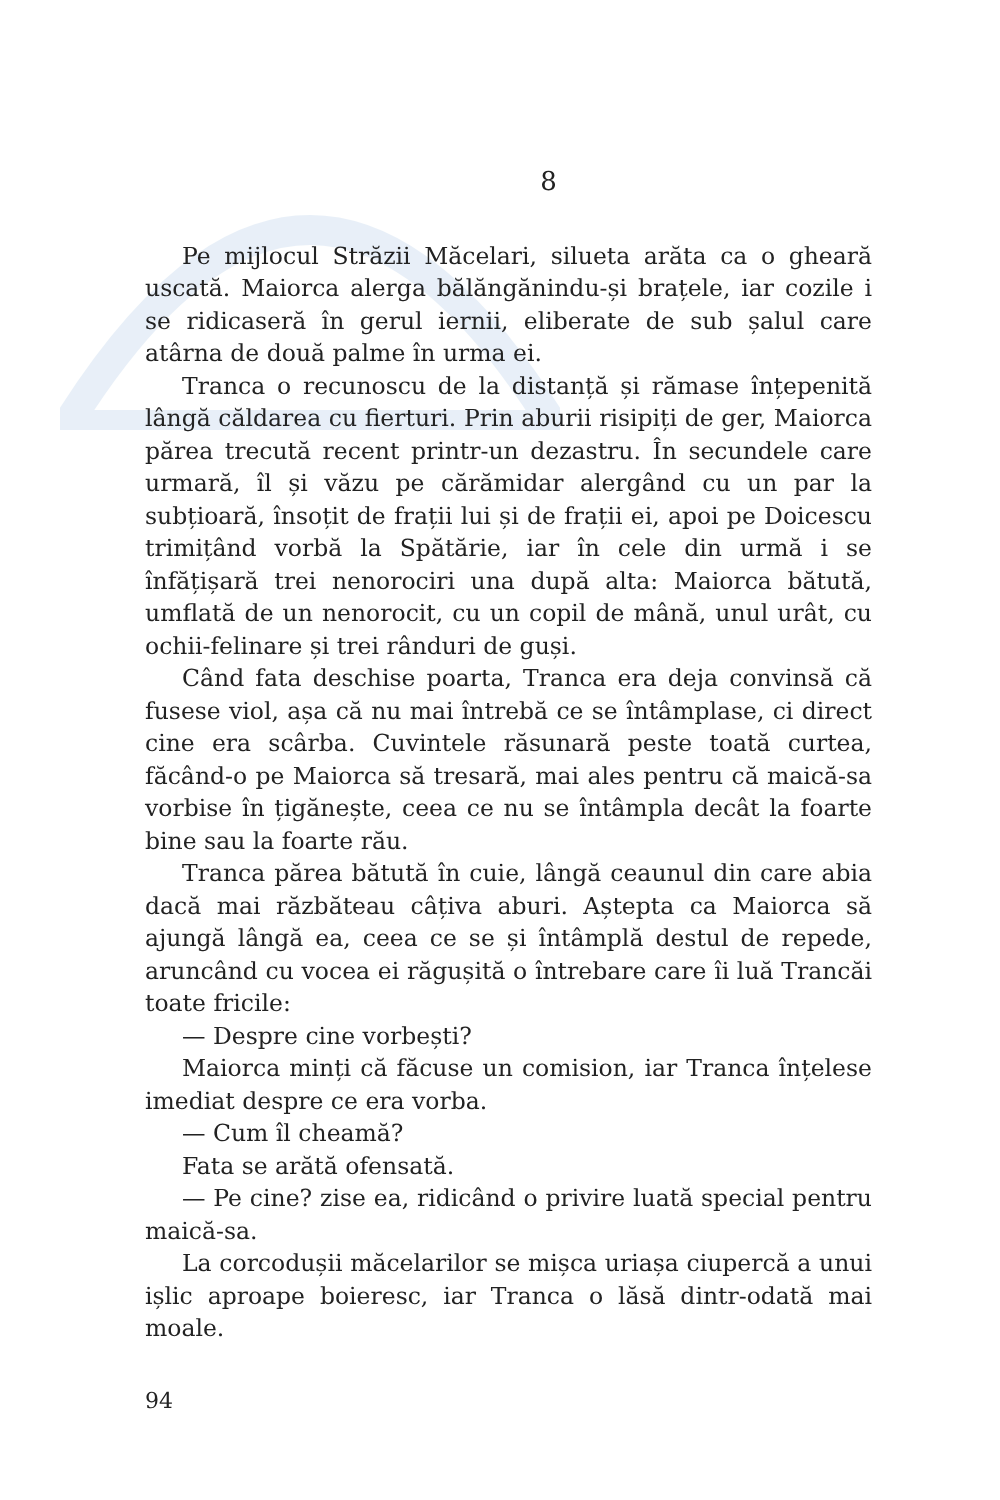8
Pe mijlocul Străzii Măcelari, silueta arăta ca o gheară uscată. Maiorca alerga bălăngănindu-și brațele, iar cozile i se ridicaseră în gerul iernii, eliberate de sub șalul care atârna de două palme în urma ei.
Tranca o recunoscu de la distanță și rămase înțepenită lângă căldarea cu fierturi. Prin aburii risipiți de ger, Maiorca părea trecută recent printr-un dezastru. În secundele care urmară, îl și văzu pe cărămidar alergând cu un par la subțioară, însoțit de frații lui și de frații ei, apoi pe Doicescu trimițând vorbă la Spătărie, iar în cele din urmă i se înfățișară trei nenorociri una după alta: Maiorca bătută, umflată de un nenorocit, cu un copil de mână, unul urât, cu ochii-felinare și trei rânduri de guși.
Când fata deschise poarta, Tranca era deja convinsă că fusese viol, așa că nu mai întrebă ce se întâmplase, ci direct cine era scârba. Cuvintele răsunară peste toată curtea, făcând-o pe Maiorca să tresară, mai ales pentru că maică-sa vorbise în țigănește, ceea ce nu se întâmpla decât la foarte bine sau la foarte rău.
Tranca părea bătută în cuie, lângă ceaunul din care abia dacă mai răzbăteau câțiva aburi. Aștepta ca Maiorca să ajungă lângă ea, ceea ce se și întâmplă destul de repede, aruncând cu vocea ei răgușită o întrebare care îi luă Trancăi toate fricile:
— Despre cine vorbești?
Maiorca minți că făcuse un comision, iar Tranca înțelese imediat despre ce era vorba.
— Cum îl cheamă?
Fata se arătă ofensată.
— Pe cine? zise ea, ridicând o privire luată special pentru maică-sa.
La corcodușii măcelarilor se mișca uriașa ciupercă a unui ișlic aproape boieresc, iar Tranca o lăsă dintr-odată mai moale.
94